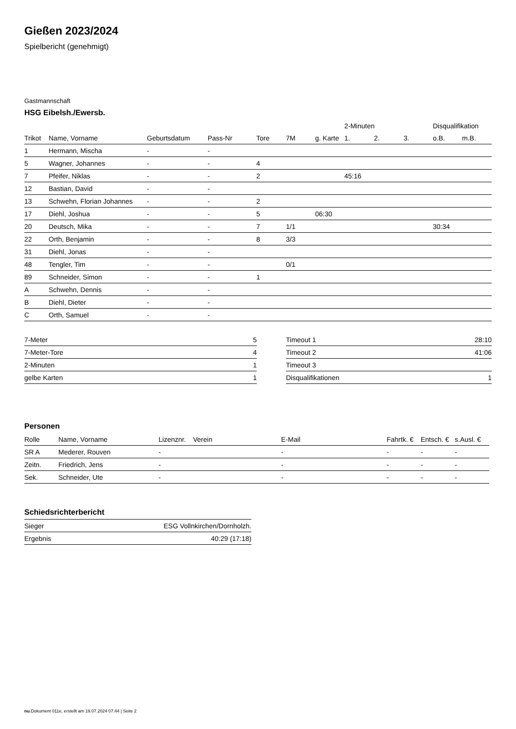Gießen 2023/2024
Spielbericht (genehmigt)
Gastmannschaft
HSG Eibelsh./Ewersb.
| | | | | | | | 2-Minuten | | | Disqualifikation | |
| --- | --- | --- | --- | --- | --- | --- | --- | --- | --- | --- | --- |
| Trikot | Name, Vorname | Geburtsdatum | Pass-Nr | Tore | 7M | g. Karte | 1. | 2. | 3. | o.B. | m.B. |
| 1 | Hermann, Mischa | - | - | | | | | | | | |
| 5 | Wagner, Johannes | - | - | 4 | | | | | | | |
| 7 | Pfeifer, Niklas | - | - | 2 | | | 45:16 | | | | |
| 12 | Bastian, David | - | - | | | | | | | | |
| 13 | Schwehn, Florian Johannes | - | - | 2 | | | | | | | |
| 17 | Diehl, Joshua | - | - | 5 | | 06:30 | | | | | |
| 20 | Deutsch, Mika | - | - | 7 | 1/1 | | | | | 30:34 | |
| 22 | Orth, Benjamin | - | - | 8 | 3/3 | | | | | | |
| 31 | Diehl, Jonas | - | - | | | | | | | | |
| 48 | Tengler, Tim | - | - | | 0/1 | | | | | | |
| 89 | Schneider, Simon | - | - | 1 | | | | | | | |
| A | Schwehn, Dennis | - | - | | | | | | | | |
| B | Diehl, Dieter | - | - | | | | | | | | |
| C | Orth, Samuel | - | - | | | | | | | | |
| 7-Meter | 5 |
| 7-Meter-Tore | 4 |
| 2-Minuten | 1 |
| gelbe Karten | 1 |
| Timeout 1 | 28:10 |
| Timeout 2 | 41:06 |
| Timeout 3 | |
| Disqualifikationen | 1 |
Personen
| Rolle | Name, Vorname | Lizenznr. | Verein | E-Mail | Fahrtk. € | Entsch. € | s.Ausl. € |
| --- | --- | --- | --- | --- | --- | --- | --- |
| SR A | Mederer, Rouven | - | | - | - | - | - |
| Zeitn. | Friedrich, Jens | - | | - | - | - | - |
| Sek. | Schneider, Ute | - | | - | - | - | - |
Schiedsrichterbericht
| Sieger | ESG Vollnkirchen/Dornholzh. |
| Ergebnis | 40:29 (17:18) |
nu.Dokument 011e, erstellt am 19.07.2024 07:44 | Seite 2